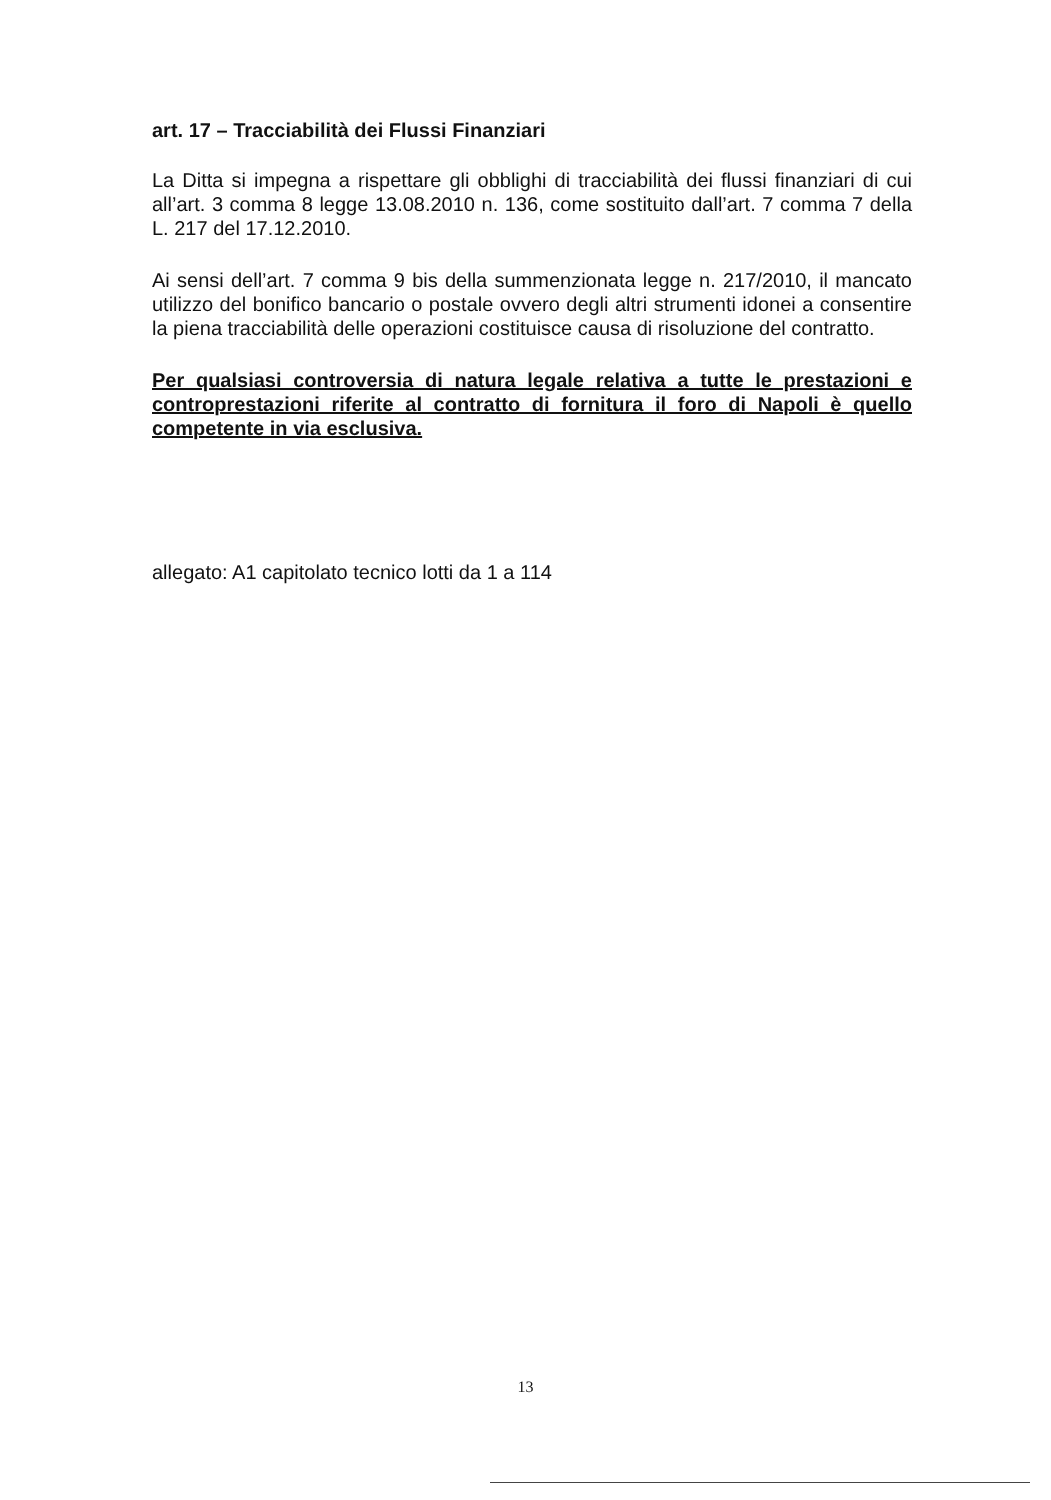art. 17 – Tracciabilità dei Flussi Finanziari
La Ditta si impegna a rispettare gli obblighi di tracciabilità dei flussi finanziari di cui all’art. 3 comma 8 legge 13.08.2010 n. 136, come sostituito dall’art. 7 comma 7 della L. 217 del 17.12.2010.
Ai sensi dell’art. 7 comma 9 bis della summenzionata legge n. 217/2010, il mancato utilizzo del bonifico bancario o postale ovvero degli altri strumenti idonei a consentire la piena tracciabilità delle operazioni costituisce causa di risoluzione del contratto.
Per qualsiasi controversia di natura legale relativa a tutte le prestazioni e controprestazioni riferite al contratto di fornitura il foro di Napoli è quello competente in via esclusiva.
allegato: A1 capitolato tecnico lotti da 1 a 114
13